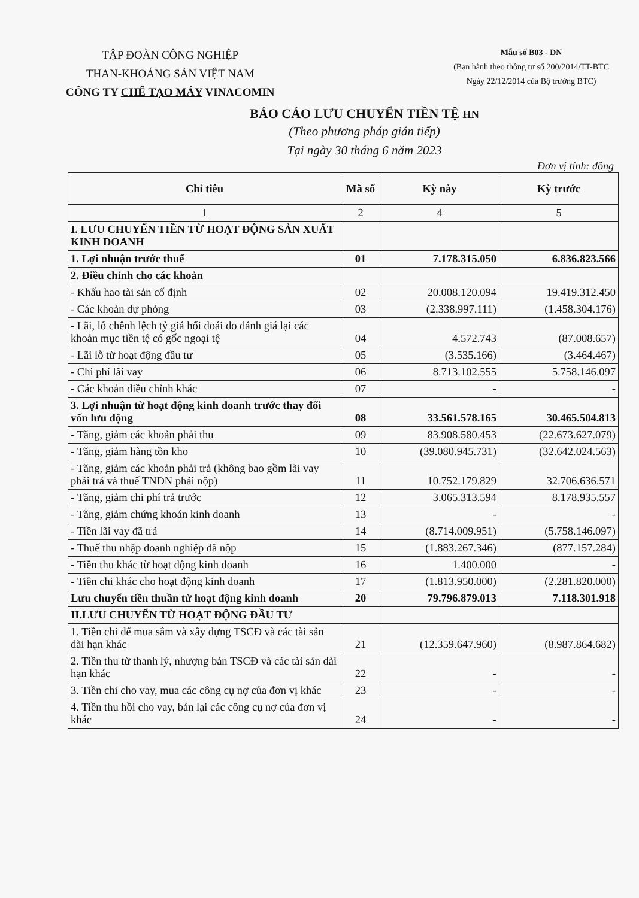TẬP ĐOÀN CÔNG NGHIỆP
THAN-KHOÁNG SẢN VIỆT NAM
CÔNG TY CHẾ TẠO MÁY VINACOMIN
Mẫu số B03 - DN
(Ban hành theo thông tư số 200/2014/TT-BTC
Ngày 22/12/2014 của Bộ trưởng BTC)
BÁO CÁO LƯU CHUYỂN TIỀN TỆ HN
(Theo phương pháp gián tiếp)
Tại ngày 30 tháng 6 năm 2023
Đơn vị tính: đồng
| Chỉ tiêu | Mã số | Kỳ này | Kỳ trước |
| --- | --- | --- | --- |
| 1 | 2 | 4 | 5 |
| I. LƯU CHUYỂN TIỀN TỪ HOẠT ĐỘNG SẢN XUẤT KINH DOANH | | | |
| 1. Lợi nhuận trước thuế | 01 | 7.178.315.050 | 6.836.823.566 |
| 2. Điều chỉnh cho các khoản | | | |
| - Khấu hao tài sản cố định | 02 | 20.008.120.094 | 19.419.312.450 |
| - Các khoản dự phòng | 03 | (2.338.997.111) | (1.458.304.176) |
| - Lãi, lỗ chênh lệch tỷ giá hối đoái do đánh giá lại các khoản mục tiền tệ có gốc ngoại tệ | 04 | 4.572.743 | (87.008.657) |
| - Lãi lỗ từ hoạt động đầu tư | 05 | (3.535.166) | (3.464.467) |
| - Chi phí lãi vay | 06 | 8.713.102.555 | 5.758.146.097 |
| - Các khoản điều chỉnh khác | 07 | - | - |
| 3. Lợi nhuận từ hoạt động kinh doanh trước thay đổi vốn lưu động | 08 | 33.561.578.165 | 30.465.504.813 |
| - Tăng, giảm các khoản phải thu | 09 | 83.908.580.453 | (22.673.627.079) |
| - Tăng, giảm hàng tồn kho | 10 | (39.080.945.731) | (32.642.024.563) |
| - Tăng, giảm các khoản phải trả (không bao gồm lãi vay phải trả và thuế TNDN phải nộp) | 11 | 10.752.179.829 | 32.706.636.571 |
| - Tăng, giảm chi phí trả trước | 12 | 3.065.313.594 | 8.178.935.557 |
| - Tăng, giảm chứng khoán kinh doanh | 13 | - | - |
| - Tiền lãi vay đã trả | 14 | (8.714.009.951) | (5.758.146.097) |
| - Thuế thu nhập doanh nghiệp đã nộp | 15 | (1.883.267.346) | (877.157.284) |
| - Tiền thu khác từ hoạt động kinh doanh | 16 | 1.400.000 | - |
| - Tiền chi khác cho hoạt động kinh doanh | 17 | (1.813.950.000) | (2.281.820.000) |
| Lưu chuyển tiền thuần từ hoạt động kinh doanh | 20 | 79.796.879.013 | 7.118.301.918 |
| II.LƯU CHUYỂN TỪ HOẠT ĐỘNG ĐẦU TƯ | | | |
| 1. Tiền chi để mua sắm và xây dựng TSCĐ và các tài sản dài hạn khác | 21 | (12.359.647.960) | (8.987.864.682) |
| 2. Tiền thu từ thanh lý, nhượng bán TSCĐ và các tài sản dài hạn khác | 22 | - | - |
| 3. Tiền chi cho vay, mua các công cụ nợ của đơn vị khác | 23 | - | - |
| 4. Tiền thu hồi cho vay, bán lại các công cụ nợ của đơn vị khác | 24 | - | - |